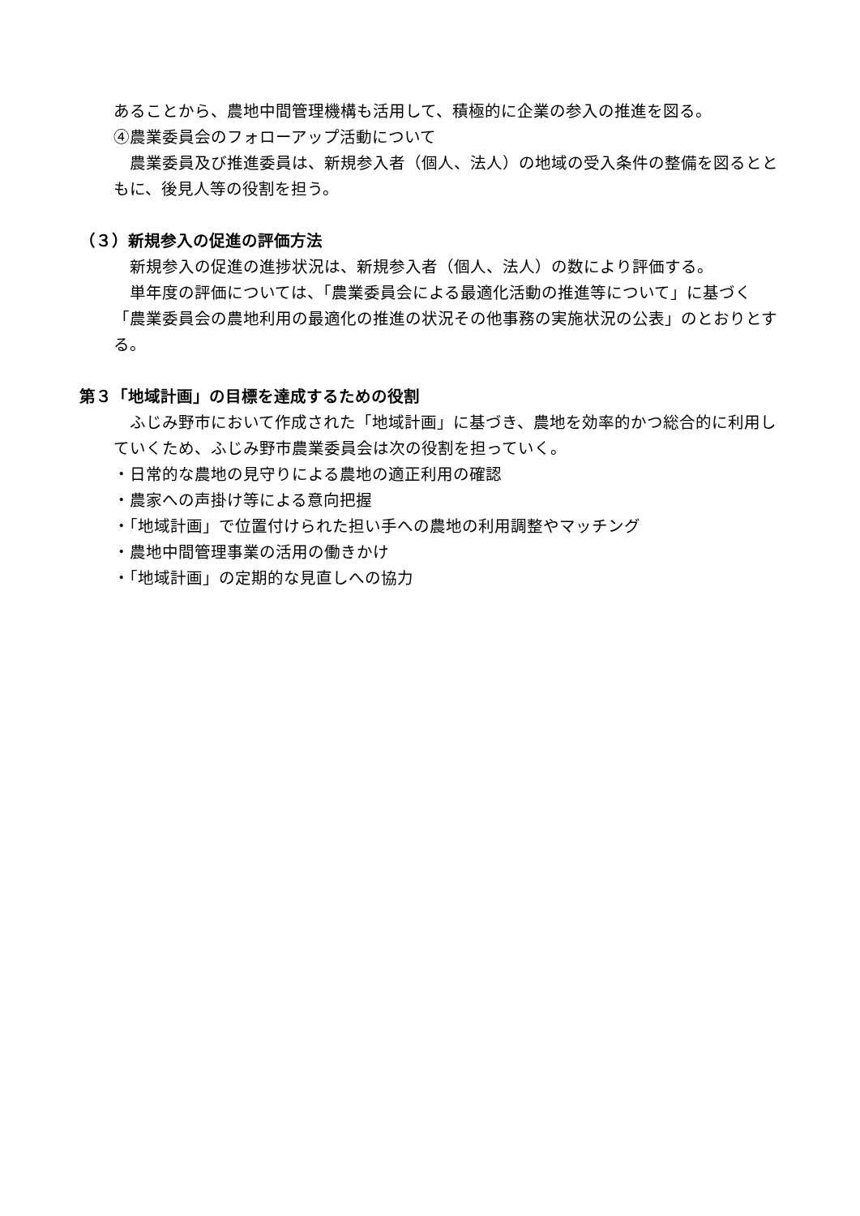あることから、農地中間管理機構も活用して、積極的に企業の参入の推進を図る。
④農業委員会のフォローアップ活動について
　農業委員及び推進委員は、新規参入者（個人、法人）の地域の受入条件の整備を図るとともに、後見人等の役割を担う。
（３）新規参入の促進の評価方法
　新規参入の促進の進捗状況は、新規参入者（個人、法人）の数により評価する。
　単年度の評価については、「農業委員会による最適化活動の推進等について」に基づく「農業委員会の農地利用の最適化の推進の状況その他事務の実施状況の公表」のとおりとする。
第３「地域計画」の目標を達成するための役割
　ふじみ野市において作成された「地域計画」に基づき、農地を効率的かつ総合的に利用していくため、ふじみ野市農業委員会は次の役割を担っていく。
・日常的な農地の見守りによる農地の適正利用の確認
・農家への声掛け等による意向把握
・「地域計画」で位置付けられた担い手への農地の利用調整やマッチング
・農地中間管理事業の活用の働きかけ
・「地域計画」の定期的な見直しへの協力